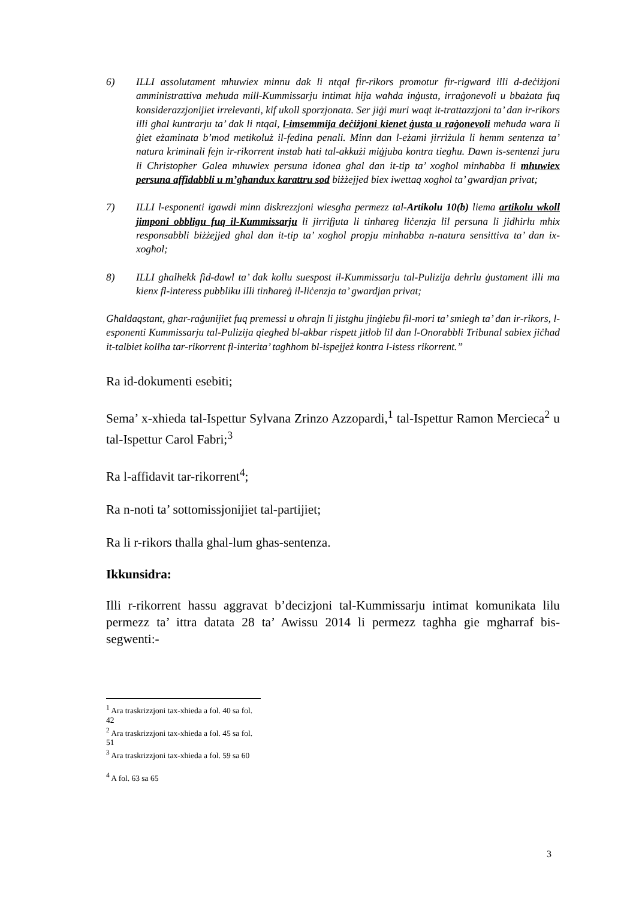6) ILLI assolutament mhuwiex minnu dak li ntqal fir-rikors promotur fir-rigward illi d-deċiżjoni amministrattiva meħuda mill-Kummissarju intimat hija waħda inġusta, irraġonevoli u bbażata fuq konsiderazzjonijiet irrelevanti, kif ukoll sporzjonata. Ser jiġi muri waqt it-trattazzjoni ta’ dan ir-rikors illi għal kuntrarju ta’ dak li ntqal, l-imsemmija deċiżjoni kienet ġusta u raġonevoli meħuda wara li ġiet eżaminata b’mod metikoluż il-fedina penali. Minn dan l-eżami jirriżula li hemm sentenza ta’ natura kriminali fejn ir-rikorrent instab ħati tal-akkużi miġjuba kontra tiegħu. Dawn is-sentenzi juru li Christopher Galea mhuwiex persuna idonea għal dan it-tip ta’ xogħol minħabba li mhuwiex persuna affidabbli u m’għandux karattru sod biżżejjed biex iwettaq xogħol ta’ gwardjan privat;
7) ILLI l-esponenti igawdi minn diskrezzjoni wiesgħa permezz tal-Artikolu 10(b) liema artikolu wkoll jimponi obbligu fuq il-Kummissarju li jirrifjuta li tinħareg liċenzja lil persuna li jidhirlu mhix responsabbli biżżejjed għal dan it-tip ta’ xogħol propju minħabba n-natura sensittiva ta’ dan ix-xogħol;
8) ILLI għalhekk fid-dawl ta’ dak kollu suespost il-Kummissarju tal-Pulizija dehrlu ġustament illi ma kienx fl-interess pubbliku illi tinħareġ il-liċenzja ta’ gwardjan privat;
Għaldaqstant, għar-raġunijiet fuq premessi u oħrajn li jistgħu jinġiebu fil-mori ta’ smiegħ ta’ dan ir-rikors, l-esponenti Kummissarju tal-Pulizija qiegħed bl-akbar rispett jitlob lil dan l-Onorabbli Tribunal sabiex jiċħad it-talbiet kollha tar-rikorrent fl-interita’ tagħhom bl-ispejjeż kontra l-istess rikorrent.”
Ra id-dokumenti esebiti;
Sema’ x-xhieda tal-Ispettur Sylvana Zrinzo Azzopardi,<sup>1</sup> tal-Ispettur Ramon Mercieca<sup>2</sup> u tal-Ispettur Carol Fabri;<sup>3</sup>
Ra l-affidavit tar-rikorrent<sup>4</sup>;
Ra n-noti ta’ sottomissjonijiet tal-partijiet;
Ra li r-rikors thalla ghal-lum ghas-sentenza.
Ikkunsidra:
Illi r-rikorrent hassu aggravat b’decizjoni tal-Kummissarju intimat komunikata lilu permezz ta’ ittra datata 28 ta’ Awissu 2014 li permezz taghha gie mgharraf bis-segwenti:-
<sup>1</sup> Ara traskrizzjoni tax-xhieda a fol. 40 sa fol. 42
<sup>2</sup> Ara traskrizzjoni tax-xhieda a fol. 45 sa fol. 51
<sup>3</sup> Ara traskrizzjoni tax-xhieda a fol. 59 sa 60
<sup>4</sup> A fol. 63 sa 65
3